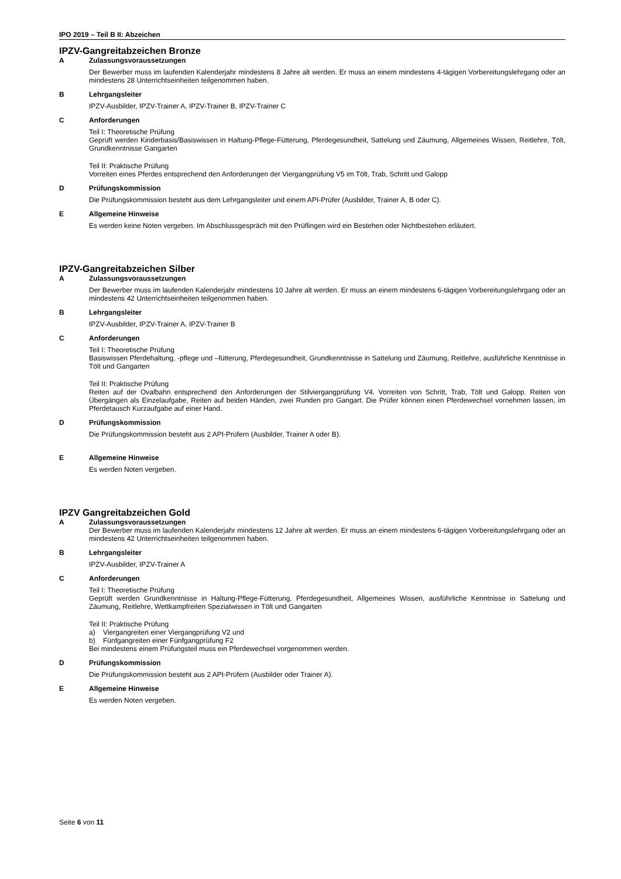IPO 2019 – Teil B II: Abzeichen
IPZV-Gangreitabzeichen Bronze
A Zulassungsvoraussetzungen
Der Bewerber muss im laufenden Kalenderjahr mindestens 8 Jahre alt werden. Er muss an einem mindestens 4-tägigen Vorbereitungslehrgang oder an mindestens 28 Unterrichtseinheiten teilgenommen haben.
B Lehrgangsleiter
IPZV-Ausbilder, IPZV-Trainer A, IPZV-Trainer B, IPZV-Trainer C
C Anforderungen
Teil I: Theoretische Prüfung
Geprüft werden Kinderbasis/Basiswissen in Haltung-Pflege-Fütterung, Pferdegesundheit, Sattelung und Zäumung, Allgemeines Wissen, Reitlehre, Tölt, Grundkenntnisse Gangarten
Teil II: Praktische Prüfung
Vorreiten eines Pferdes entsprechend den Anforderungen der Viergangprüfung V5 im Tölt, Trab, Schritt und Galopp
D Prüfungskommission
Die Prüfungskommission besteht aus dem Lehrgangsleiter und einem API-Prüfer (Ausbilder, Trainer A, B oder C).
E Allgemeine Hinweise
Es werden keine Noten vergeben. Im Abschlussgespräch mit den Prüflingen wird ein Bestehen oder Nichtbestehen erläutert.
IPZV-Gangreitabzeichen Silber
A Zulassungsvoraussetzungen
Der Bewerber muss im laufenden Kalenderjahr mindestens 10 Jahre alt werden. Er muss an einem mindestens 6-tägigen Vorbereitungslehrgang oder an mindestens 42 Unterrichtseinheiten teilgenommen haben.
B Lehrgangsleiter
IPZV-Ausbilder, IPZV-Trainer A, IPZV-Trainer B
C Anforderungen
Teil I: Theoretische Prüfung
Basiswissen Pferdehaltung, -pflege und –fütterung, Pferdegesundheit, Grundkenntnisse in Sattelung und Zäumung, Reitlehre, ausführliche Kenntnisse in Tölt und Gangarten
Teil II: Praktische Prüfung
Reiten auf der Ovalbahn entsprechend den Anforderungen der Stilviergangprüfung V4. Vorreiten von Schritt, Trab, Tölt und Galopp. Reiten von Übergängen als Einzelaufgabe, Reiten auf beiden Händen, zwei Runden pro Gangart. Die Prüfer können einen Pferdewechsel vornehmen lassen, im Pferdetausch Kurzaufgabe auf einer Hand.
D Prüfungskommission
Die Prüfungskommission besteht aus 2 API-Prüfern (Ausbilder, Trainer A oder B).
E Allgemeine Hinweise
Es werden Noten vergeben.
IPZV Gangreitabzeichen Gold
A Zulassungsvoraussetzungen
Der Bewerber muss im laufenden Kalenderjahr mindestens 12 Jahre alt werden. Er muss an einem mindestens 6-tägigen Vorbereitungslehrgang oder an mindestens 42 Unterrichtseinheiten teilgenommen haben.
B Lehrgangsleiter
IPZV-Ausbilder, IPZV-Trainer A
C Anforderungen
Teil I: Theoretische Prüfung
Geprüft werden Grundkenntnisse in Haltung-Pflege-Fütterung, Pferdegesundheit, Allgemeines Wissen, ausführliche Kenntnisse in Sattelung und Zäumung, Reitlehre, Wettkampfreiten Spezialwissen in Tölt und Gangarten
Teil II: Praktische Prüfung
a) Viergangreiten einer Viergangprüfung V2 und
b) Fünfgangreiten einer Fünfgangprüfung F2
Bei mindestens einem Prüfungsteil muss ein Pferdewechsel vorgenommen werden.
D Prüfungskommission
Die Prüfungskommission besteht aus 2 API-Prüfern (Ausbilder oder Trainer A).
E Allgemeine Hinweise
Es werden Noten vergeben.
Seite 6 von 11